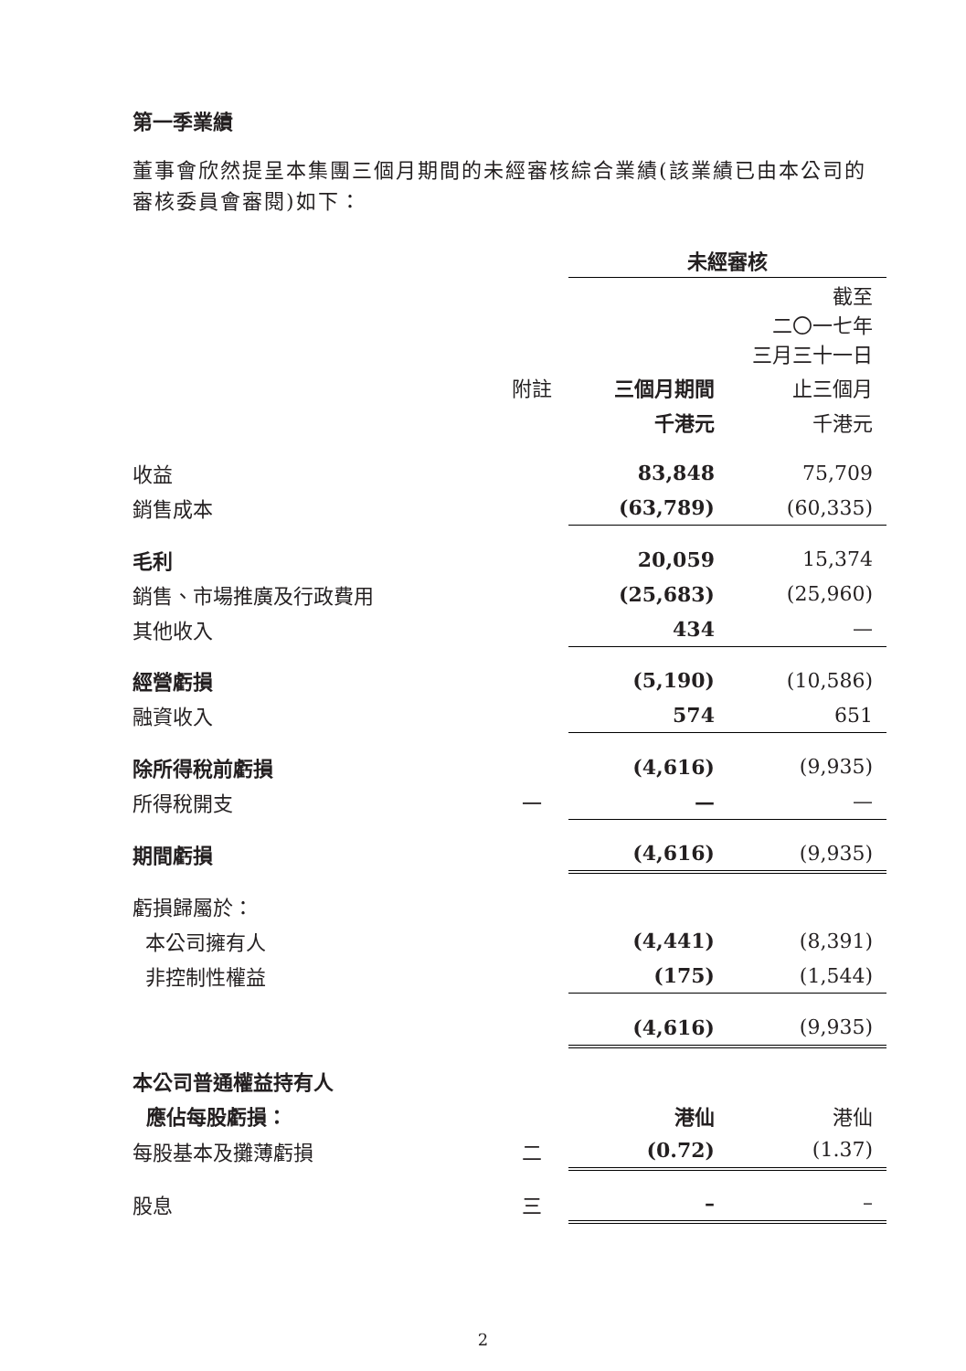第一季業績
董事會欣然提呈本集團三個月期間的未經審核綜合業績(該業績已由本公司的審核委員會審閱)如下：
| | | 未經審核 | |
| | | | 截至 二〇一七年 三月三十一日 |
| | 附註 | 三個月期間 | 止三個月 |
| | | 千港元 | 千港元 |
| 收益 | | 83,848 | 75,709 |
| 銷售成本 | | (63,789) | (60,335) |
| 毛利 | | 20,059 | 15,374 |
| 銷售、市場推廣及行政費用 | | (25,683) | (25,960) |
| 其他收入 | | 434 | — |
| 經營虧損 | | (5,190) | (10,586) |
| 融資收入 | | 574 | 651 |
| 除所得稅前虧損 | | (4,616) | (9,935) |
| 所得稅開支 | 一 | — | — |
| 期間虧損 | | (4,616) | (9,935) |
| 虧損歸屬於： | | | |
| 本公司擁有人 | | (4,441) | (8,391) |
| 非控制性權益 | | (175) | (1,544) |
| | | (4,616) | (9,935) |
| 本公司普通權益持有人 | | | |
| 應佔每股虧損： | | 港仙 | 港仙 |
| 每股基本及攤薄虧損 | 二 | (0.72) | (1.37) |
| 股息 | 三 | – | – |
2